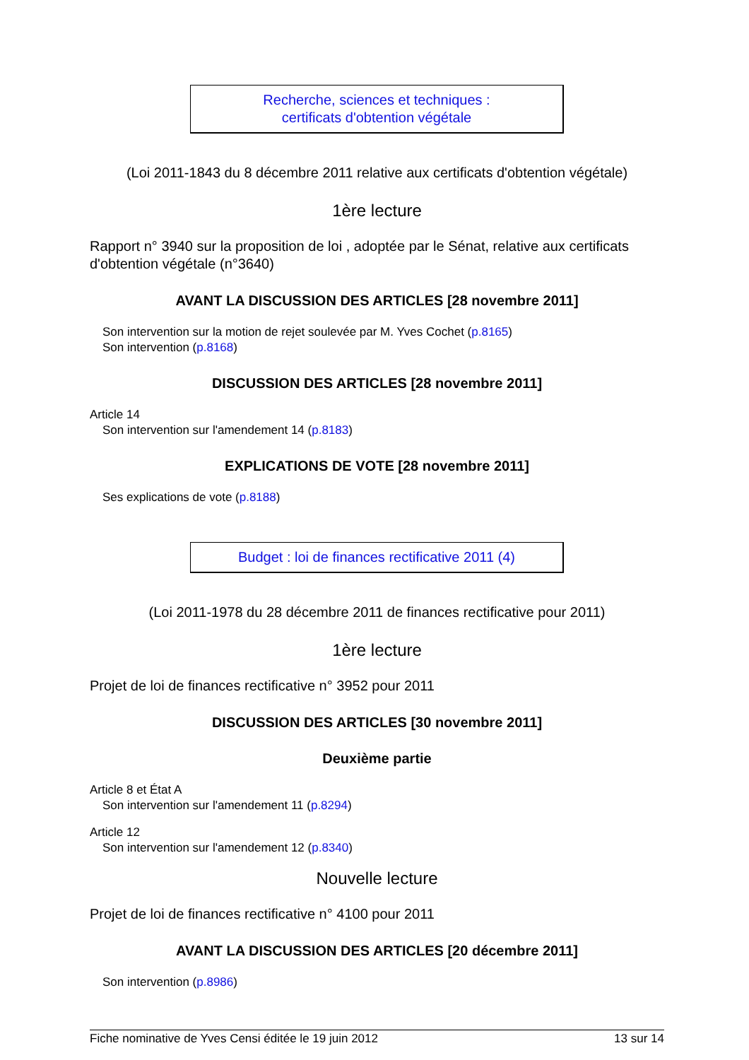Recherche, sciences et techniques :
certificats d'obtention végétale
(Loi 2011-1843 du 8 décembre 2011 relative aux certificats d'obtention végétale)
1ère lecture
Rapport n° 3940 sur la proposition de loi , adoptée par le Sénat, relative aux certificats d'obtention végétale (n°3640)
AVANT LA DISCUSSION DES ARTICLES [28 novembre 2011]
Son intervention sur la motion de rejet soulevée par M. Yves Cochet (p.8165)
Son intervention (p.8168)
DISCUSSION DES ARTICLES [28 novembre 2011]
Article 14
Son intervention sur l'amendement 14 (p.8183)
EXPLICATIONS DE VOTE [28 novembre 2011]
Ses explications de vote (p.8188)
Budget : loi de finances rectificative 2011 (4)
(Loi 2011-1978 du 28 décembre 2011 de finances rectificative pour 2011)
1ère lecture
Projet de loi de finances rectificative n° 3952 pour 2011
DISCUSSION DES ARTICLES [30 novembre 2011]
Deuxième partie
Article 8 et État A
Son intervention sur l'amendement 11 (p.8294)
Article 12
Son intervention sur l'amendement 12 (p.8340)
Nouvelle lecture
Projet de loi de finances rectificative n° 4100 pour 2011
AVANT LA DISCUSSION DES ARTICLES [20 décembre 2011]
Son intervention (p.8986)
Fiche nominative de Yves Censi éditée le 19 juin 2012 13 sur 14